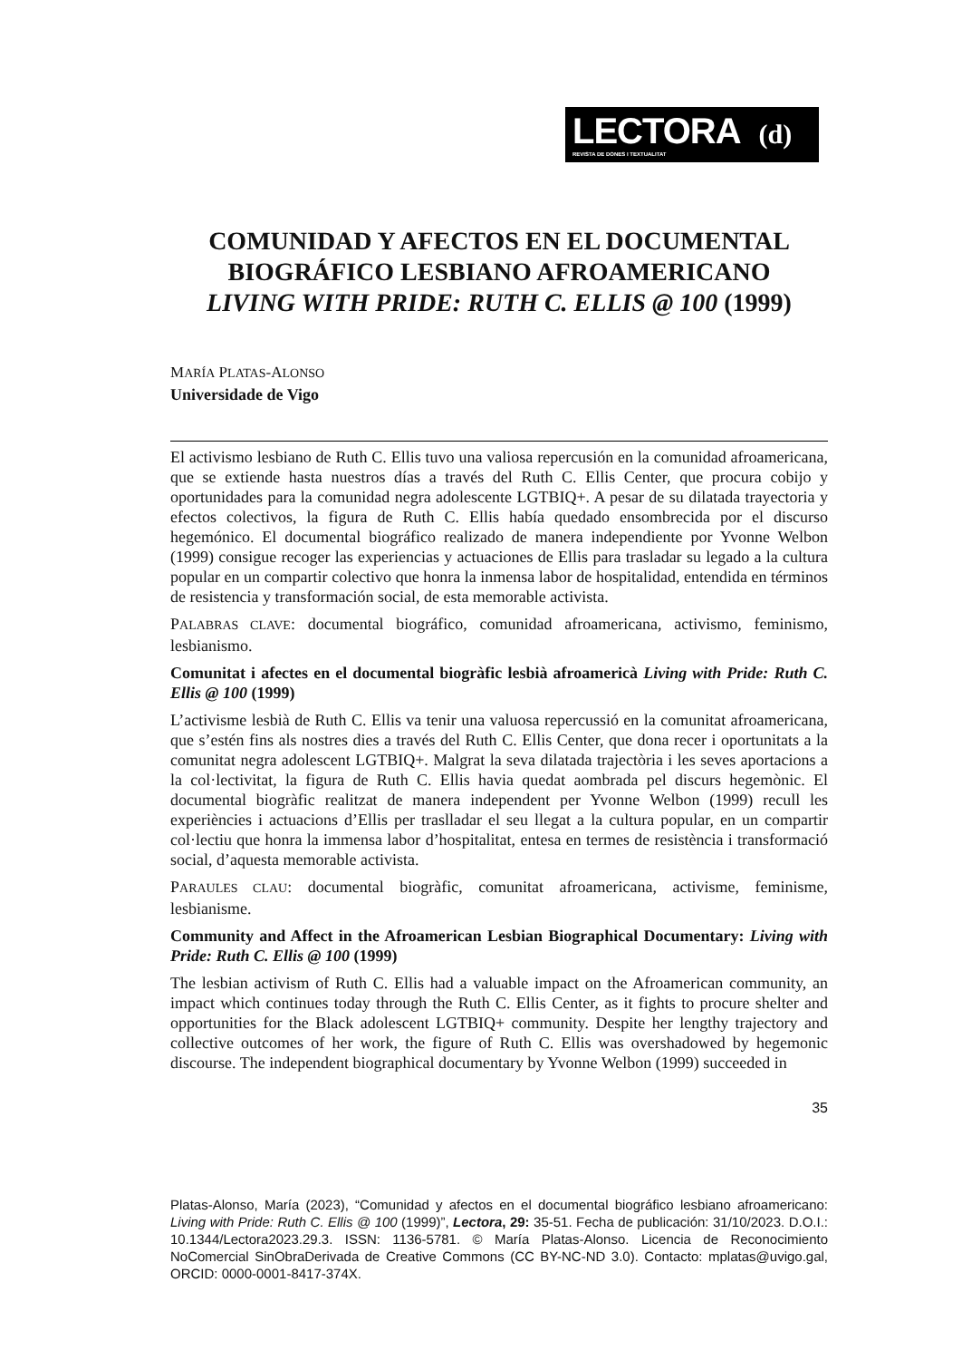LECTORA (d)
REVISTA DE DONES I TEXTUALITAT
COMUNIDAD Y AFECTOS EN EL DOCUMENTAL BIOGRÁFICO LESBIANO AFROAMERICANO
LIVING WITH PRIDE: RUTH C. ELLIS @ 100 (1999)
MARÍA PLATAS-ALONSO
Universidade de Vigo
El activismo lesbiano de Ruth C. Ellis tuvo una valiosa repercusión en la comunidad afroamericana, que se extiende hasta nuestros días a través del Ruth C. Ellis Center, que procura cobijo y oportunidades para la comunidad negra adolescente LGTBIQ+. A pesar de su dilatada trayectoria y efectos colectivos, la figura de Ruth C. Ellis había quedado ensombrecida por el discurso hegemónico. El documental biográfico realizado de manera independiente por Yvonne Welbon (1999) consigue recoger las experiencias y actuaciones de Ellis para trasladar su legado a la cultura popular en un compartir colectivo que honra la inmensa labor de hospitalidad, entendida en términos de resistencia y transformación social, de esta memorable activista.
PALABRAS CLAVE: documental biográfico, comunidad afroamericana, activismo, feminismo, lesbianismo.
Comunitat i afectes en el documental biogràfic lesbià afroamericà Living with Pride: Ruth C. Ellis @ 100 (1999)
L’activisme lesbià de Ruth C. Ellis va tenir una valuosa repercussió en la comunitat afroamericana, que s’estén fins als nostres dies a través del Ruth C. Ellis Center, que dona recer i oportunitats a la comunitat negra adolescent LGTBIQ+. Malgrat la seva dilatada trajectòria i les seves aportacions a la col·lectivitat, la figura de Ruth C. Ellis havia quedat aombrada pel discurs hegemònic. El documental biogràfic realitzat de manera independent per Yvonne Welbon (1999) recull les experiències i actuacions d’Ellis per traslladar el seu llegat a la cultura popular, en un compartir col·lectiu que honra la immensa labor d’hospitalitat, entesa en termes de resistència i transformació social, d’aquesta memorable activista.
PARAULES CLAU: documental biogràfic, comunitat afroamericana, activisme, feminisme, lesbianisme.
Community and Affect in the Afroamerican Lesbian Biographical Documentary: Living with Pride: Ruth C. Ellis @ 100 (1999)
The lesbian activism of Ruth C. Ellis had a valuable impact on the Afroamerican community, an impact which continues today through the Ruth C. Ellis Center, as it fights to procure shelter and opportunities for the Black adolescent LGTBIQ+ community. Despite her lengthy trajectory and collective outcomes of her work, the figure of Ruth C. Ellis was overshadowed by hegemonic discourse. The independent biographical documentary by Yvonne Welbon (1999) succeeded in
35
Platas-Alonso, María (2023), “Comunidad y afectos en el documental biográfico lesbiano afroamericano: Living with Pride: Ruth C. Ellis @ 100 (1999)”, Lectora, 29: 35-51. Fecha de publicación: 31/10/2023. D.O.I.: 10.1344/Lectora2023.29.3. ISSN: 1136-5781. © María Platas-Alonso. Licencia de Reconocimiento NoComercial SinObraDerivada de Creative Commons (CC BY-NC-ND 3.0). Contacto: mplatas@uvigo.gal, ORCID: 0000-0001-8417-374X.